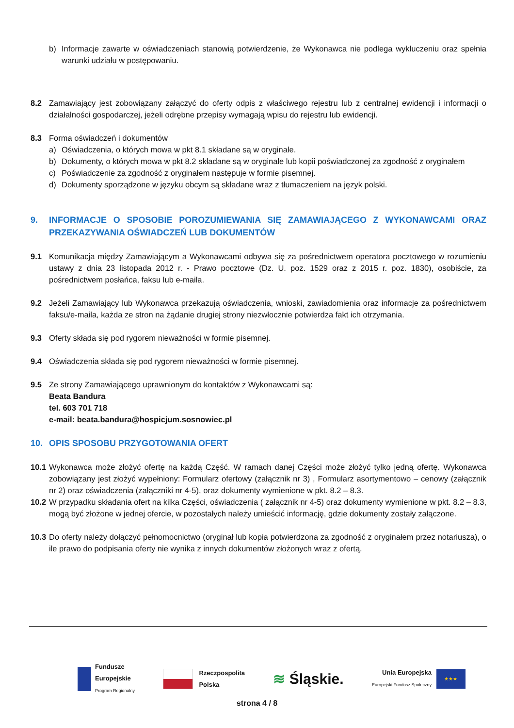b) Informacje zawarte w oświadczeniach stanowią potwierdzenie, że Wykonawca nie podlega wykluczeniu oraz spełnia warunki udziału w postępowaniu.
8.2 Zamawiający jest zobowiązany załączyć do oferty odpis z właściwego rejestru lub z centralnej ewidencji i informacji o działalności gospodarczej, jeżeli odrębne przepisy wymagają wpisu do rejestru lub ewidencji.
8.3 Forma oświadczeń i dokumentów
a) Oświadczenia, o których mowa w pkt 8.1 składane są w oryginale.
b) Dokumenty, o których mowa w pkt 8.2 składane są w oryginale lub kopii poświadczonej za zgodność z oryginałem
c) Poświadczenie za zgodność z oryginałem następuje w formie pisemnej.
d) Dokumenty sporządzone w języku obcym są składane wraz z tłumaczeniem na język polski.
9. INFORMACJE O SPOSOBIE POROZUMIEWANIA SIĘ ZAMAWIAJĄCEGO Z WYKONAWCAMI ORAZ PRZEKAZYWANIA OŚWIADCZEŃ LUB DOKUMENTÓW
9.1 Komunikacja między Zamawiającym a Wykonawcami odbywa się za pośrednictwem operatora pocztowego w rozumieniu ustawy z dnia 23 listopada 2012 r. - Prawo pocztowe (Dz. U. poz. 1529 oraz z 2015 r. poz. 1830), osobiście, za pośrednictwem posłańca, faksu lub e-maila.
9.2 Jeżeli Zamawiający lub Wykonawca przekazują oświadczenia, wnioski, zawiadomienia oraz informacje za pośrednictwem faksu/e-maila, każda ze stron na żądanie drugiej strony niezwłocznie potwierdza fakt ich otrzymania.
9.3 Oferty składa się pod rygorem nieważności w formie pisemnej.
9.4 Oświadczenia składa się pod rygorem nieważności w formie pisemnej.
9.5 Ze strony Zamawiającego uprawnionym do kontaktów z Wykonawcami są:
Beata Bandura
tel. 603 701 718
e-mail: beata.bandura@hospicjum.sosnowiec.pl
10. OPIS SPOSOBU PRZYGOTOWANIA OFERT
10.1
Wykonawca może złożyć ofertę na każdą Część. W ramach danej Części może złożyć tylko jedną ofertę. Wykonawca zobowiązany jest złożyć wypełniony: Formularz ofertowy (załącznik nr 3) , Formularz asortymentowo – cenowy (załącznik nr 2) oraz oświadczenia (załączniki nr 4-5), oraz dokumenty wymienione w pkt. 8.2 – 8.3.
10.2
W przypadku składania ofert na kilka Części, oświadczenia ( załącznik nr 4-5) oraz dokumenty wymienione w pkt. 8.2 – 8.3, mogą być złożone w jednej ofercie, w pozostałych należy umieścić informację, gdzie dokumenty zostały załączone.
10.3
Do oferty należy dołączyć pełnomocnictwo (oryginał lub kopia potwierdzona za zgodność z oryginałem przez notariusza), o ile prawo do podpisania oferty nie wynika z innych dokumentów złożonych wraz z ofertą.
Fundusze
Europejskie
Program Regionalny
Rzeczpospolita
Polska
≋ Śląskie.
Unia Europejska
Europejski Fundusz Społeczny
★★★
strona 4 / 8